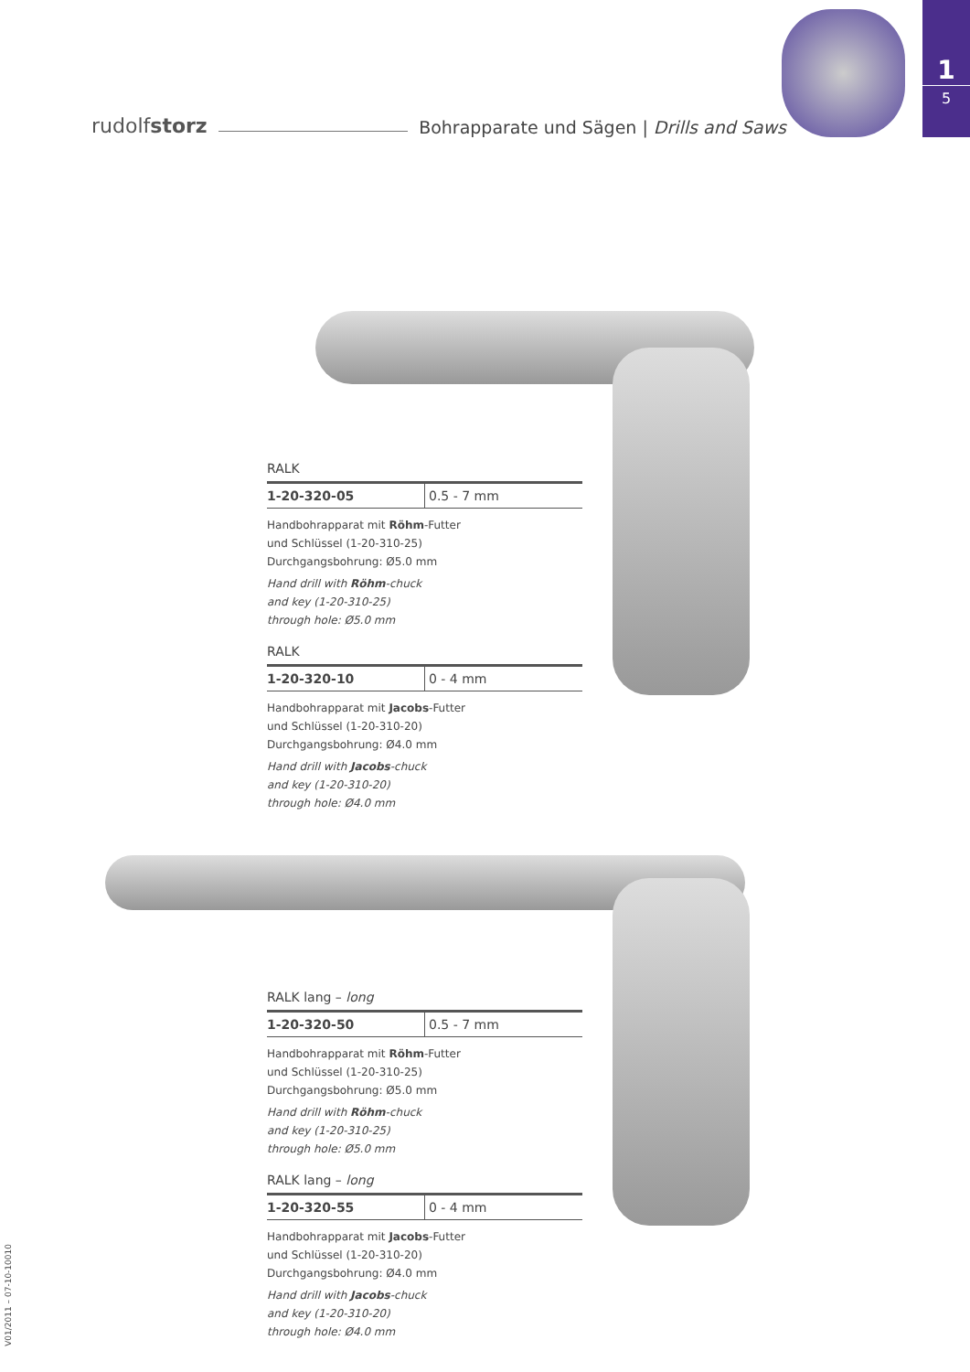1
5
rudolfstorz Bohrapparate und Sägen | Drills and Saws
RALK
| 1-20-320-05 | 0.5 - 7 mm |
Handbohrapparat mit Röhm-Futter
und Schlüssel (1-20-310-25)
Durchgangsbohrung: Ø5.0 mm
Hand drill with Röhm-chuck
and key (1-20-310-25)
through hole: Ø5.0 mm
RALK
| 1-20-320-10 | 0 - 4 mm |
Handbohrapparat mit Jacobs-Futter
und Schlüssel (1-20-310-20)
Durchgangsbohrung: Ø4.0 mm
Hand drill with Jacobs-chuck
and key (1-20-310-20)
through hole: Ø4.0 mm
RALK lang – long
| 1-20-320-50 | 0.5 - 7 mm |
Handbohrapparat mit Röhm-Futter
und Schlüssel (1-20-310-25)
Durchgangsbohrung: Ø5.0 mm
Hand drill with Röhm-chuck
and key (1-20-310-25)
through hole: Ø5.0 mm
RALK lang – long
| 1-20-320-55 | 0 - 4 mm |
Handbohrapparat mit Jacobs-Futter
und Schlüssel (1-20-310-20)
Durchgangsbohrung: Ø4.0 mm
Hand drill with Jacobs-chuck
and key (1-20-310-20)
through hole: Ø4.0 mm
V01/2011 – 07-10-10010